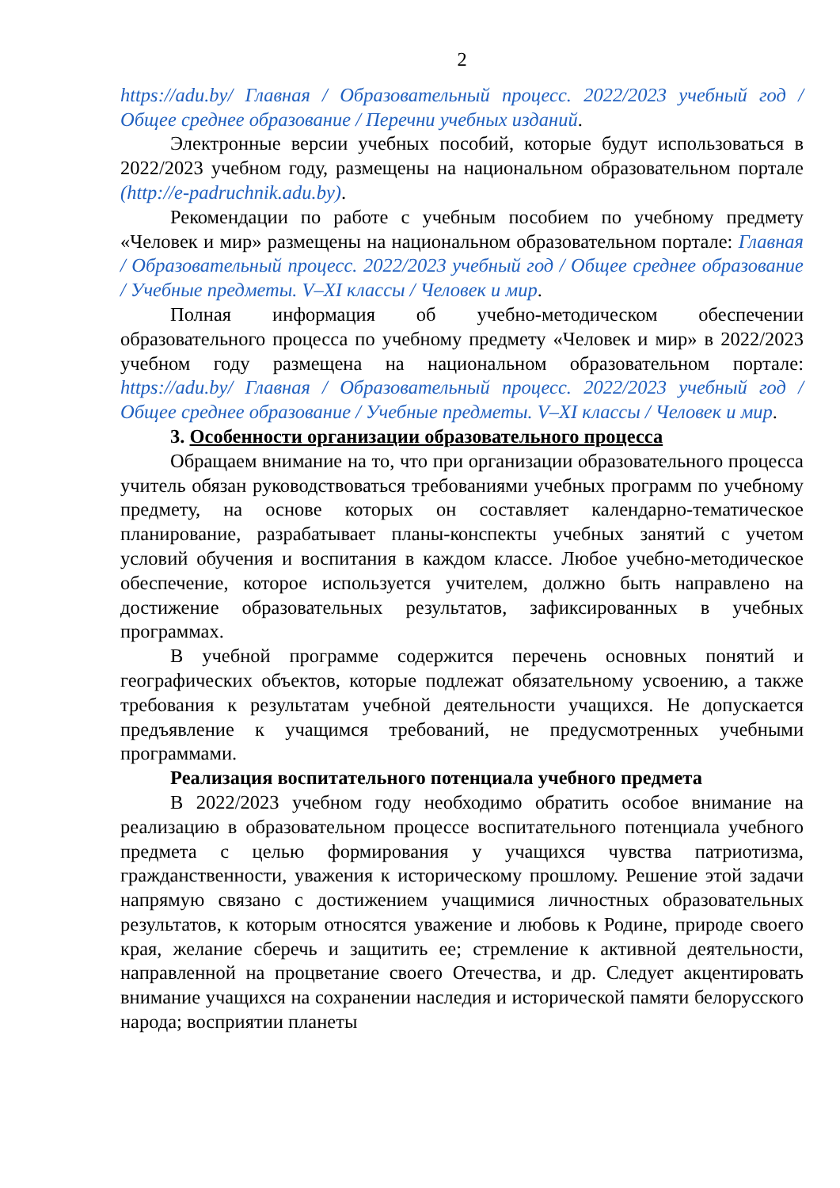2
https://adu.by/ Главная / Образовательный процесс. 2022/2023 учебный год / Общее среднее образование / Перечни учебных изданий.
Электронные версии учебных пособий, которые будут использоваться в 2022/2023 учебном году, размещены на национальном образовательном портале (http://e-padruchnik.adu.by).
Рекомендации по работе с учебным пособием по учебному предмету «Человек и мир» размещены на национальном образовательном портале: Главная / Образовательный процесс. 2022/2023 учебный год / Общее среднее образование / Учебные предметы. V–XI классы / Человек и мир.
Полная информация об учебно-методическом обеспечении образовательного процесса по учебному предмету «Человек и мир» в 2022/2023 учебном году размещена на национальном образовательном портале: https://adu.by/ Главная / Образовательный процесс. 2022/2023 учебный год / Общее среднее образование / Учебные предметы. V–XI классы / Человек и мир.
3. Особенности организации образовательного процесса
Обращаем внимание на то, что при организации образовательного процесса учитель обязан руководствоваться требованиями учебных программ по учебному предмету, на основе которых он составляет календарно-тематическое планирование, разрабатывает планы-конспекты учебных занятий с учетом условий обучения и воспитания в каждом классе. Любое учебно-методическое обеспечение, которое используется учителем, должно быть направлено на достижение образовательных результатов, зафиксированных в учебных программах.
В учебной программе содержится перечень основных понятий и географических объектов, которые подлежат обязательному усвоению, а также требования к результатам учебной деятельности учащихся. Не допускается предъявление к учащимся требований, не предусмотренных учебными программами.
Реализация воспитательного потенциала учебного предмета
В 2022/2023 учебном году необходимо обратить особое внимание на реализацию в образовательном процессе воспитательного потенциала учебного предмета с целью формирования у учащихся чувства патриотизма, гражданственности, уважения к историческому прошлому. Решение этой задачи напрямую связано с достижением учащимися личностных образовательных результатов, к которым относятся уважение и любовь к Родине, природе своего края, желание сберечь и защитить ее; стремление к активной деятельности, направленной на процветание своего Отечества, и др. Следует акцентировать внимание учащихся на сохранении наследия и исторической памяти белорусского народа; восприятии планеты